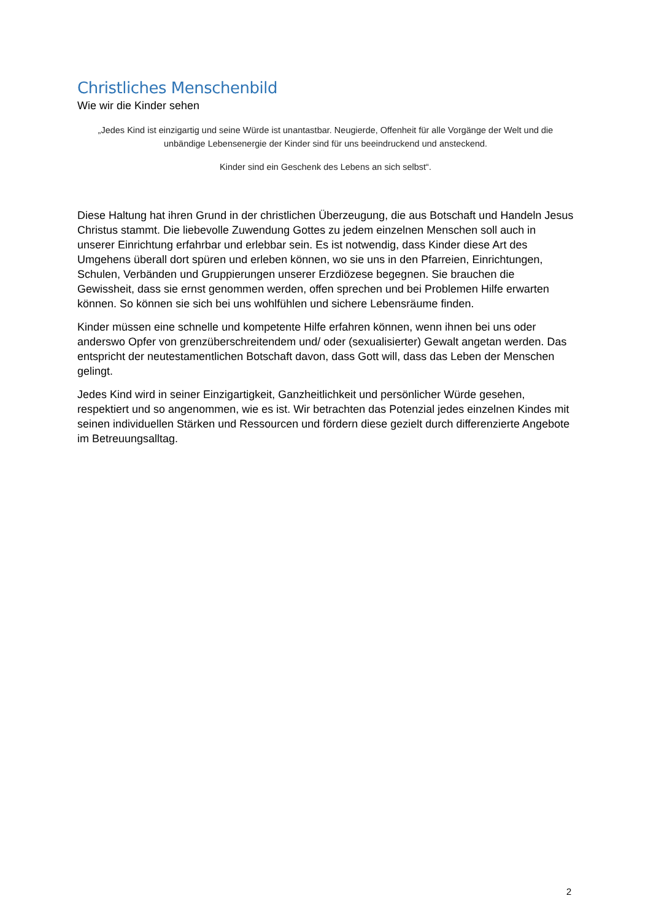Christliches Menschenbild
Wie wir die Kinder sehen
„Jedes Kind ist einzigartig und seine Würde ist unantastbar. Neugierde, Offenheit für alle Vorgänge der Welt und die unbändige Lebensenergie der Kinder sind für uns beeindruckend und ansteckend.
Kinder sind ein Geschenk des Lebens an sich selbst“.
Diese Haltung hat ihren Grund in der christlichen Überzeugung, die aus Botschaft und Handeln Jesus Christus stammt. Die liebevolle Zuwendung Gottes zu jedem einzelnen Menschen soll auch in unserer Einrichtung erfahrbar und erlebbar sein. Es ist notwendig, dass Kinder diese Art des Umgehens überall dort spüren und erleben können, wo sie uns in den Pfarreien, Einrichtungen, Schulen, Verbänden und Gruppierungen unserer Erzdiözese begegnen. Sie brauchen die Gewissheit, dass sie ernst genommen werden, offen sprechen und bei Problemen Hilfe erwarten können. So können sie sich bei uns wohlfühlen und sichere Lebensräume finden.
Kinder müssen eine schnelle und kompetente Hilfe erfahren können, wenn ihnen bei uns oder anderswo Opfer von grenzüberschreitendem und/ oder (sexualisierter) Gewalt angetan werden. Das entspricht der neutestamentlichen Botschaft davon, dass Gott will, dass das Leben der Menschen gelingt.
Jedes Kind wird in seiner Einzigartigkeit, Ganzheitlichkeit und persönlicher Würde gesehen, respektiert und so angenommen, wie es ist. Wir betrachten das Potenzial jedes einzelnen Kindes mit seinen individuellen Stärken und Ressourcen und fördern diese gezielt durch differenzierte Angebote im Betreuungsalltag.
2